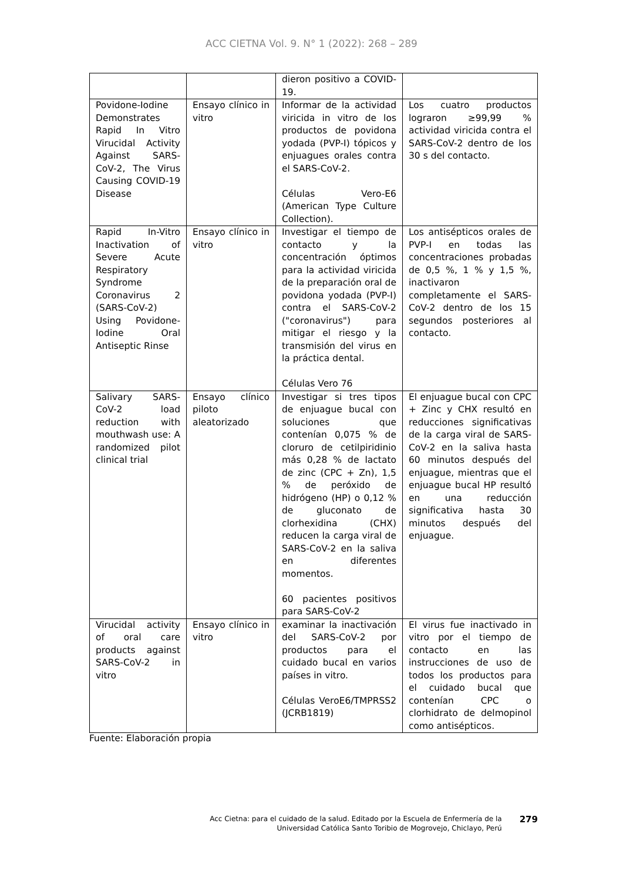ACC CIETNA Vol. 9. N° 1 (2022): 268 – 289
| | | dieron positivo a COVID-19. | |
| Povidone-Iodine Demonstrates Rapid In Vitro Virucidal Activity Against SARS-CoV-2, The Virus Causing COVID-19 Disease | Ensayo clínico in vitro | Informar de la actividad viricida in vitro de los productos de povidona yodada (PVP-I) tópicos y enjuagues orales contra el SARS-CoV-2. Células Vero-E6 (American Type Culture Collection). | Los cuatro productos lograron ≥99,99 % actividad viricida contra el SARS-CoV-2 dentro de los 30 s del contacto. |
| Rapid In-Vitro Inactivation of Severe Acute Respiratory Syndrome Coronavirus 2 (SARS-CoV-2) Using Povidone-Iodine Oral Antiseptic Rinse | Ensayo clínico in vitro | Investigar el tiempo de contacto y la concentración óptimos para la actividad viricida de la preparación oral de povidona yodada (PVP-I) contra el SARS-CoV-2 ("coronavirus") para mitigar el riesgo y la transmisión del virus en la práctica dental. Células Vero 76 | Los antisépticos orales de PVP-I en todas las concentraciones probadas de 0,5 %, 1 % y 1,5 %, inactivaron completamente el SARS-CoV-2 dentro de los 15 segundos posteriores al contacto. |
| Salivary SARS-CoV-2 load reduction with mouthwash use: A randomized pilot clinical trial | Ensayo clínico piloto aleatorizado | Investigar si tres tipos de enjuague bucal con soluciones que contenían 0,075 % de cloruro de cetilpiridinio más 0,28 % de lactato de zinc (CPC + Zn), 1,5 % de peróxido de hidrógeno (HP) o 0,12 % de gluconato de clorhexidina (CHX) reducen la carga viral de SARS-CoV-2 en la saliva en diferentes momentos. 60 pacientes positivos para SARS-CoV-2 | El enjuague bucal con CPC + Zinc y CHX resultó en reducciones significativas de la carga viral de SARS-CoV-2 en la saliva hasta 60 minutos después del enjuague, mientras que el enjuague bucal HP resultó en una reducción significativa hasta 30 minutos después del enjuague. |
| Virucidal activity of oral care products against SARS-CoV-2 in vitro | Ensayo clínico in vitro | examinar la inactivación del SARS-CoV-2 por productos para el cuidado bucal en varios países in vitro. Células VeroE6/TMPRSS2 (JCRB1819) | El virus fue inactivado in vitro por el tiempo de contacto en las instrucciones de uso de todos los productos para el cuidado bucal que contenían CPC o clorhidrato de delmopinol como antisépticos. |
Fuente: Elaboración propia
Acc Cietna: para el cuidado de la salud. Editado por la Escuela de Enfermería de la
Universidad Católica Santo Toribio de Mogrovejo, Chiclayo, Perú
279